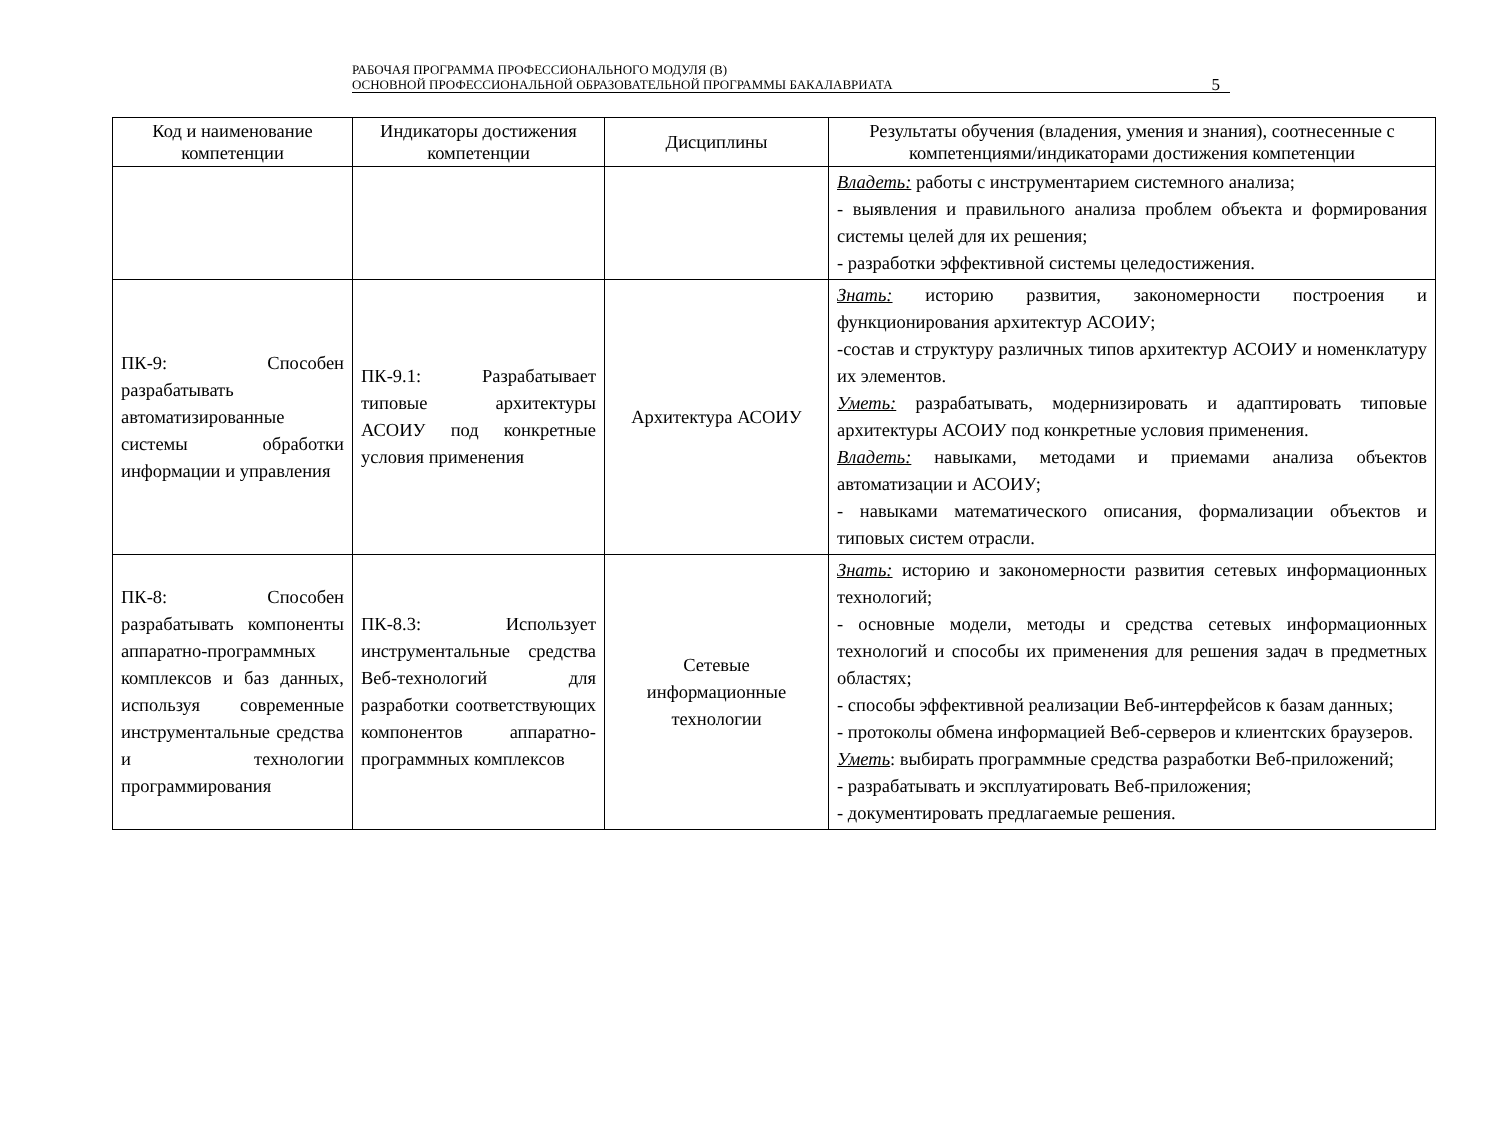РАБОЧАЯ ПРОГРАММА ПРОФЕССИОНАЛЬНОГО МОДУЛЯ (В)
ОСНОВНОЙ ПРОФЕССИОНАЛЬНОЙ ОБРАЗОВАТЕЛЬНОЙ ПРОГРАММЫ БАКАЛАВРИАТА
5
| Код и наименование компетенции | Индикаторы достижения компетенции | Дисциплины | Результаты обучения (владения, умения и знания), соотнесенные с компетенциями/индикаторами достижения компетенции |
| --- | --- | --- | --- |
| | | | Владеть: работы с инструментарием системного анализа; - выявления и правильного анализа проблем объекта и формирования системы целей для их решения; - разработки эффективной системы целедостижения. |
| ПК-9: Способен разрабатывать автоматизированные системы обработки информации и управления | ПК-9.1: Разрабатывает типовые архитектуры АСОИУ под конкретные условия применения | Архитектура АСОИУ | Знать: историю развития, закономерности построения и функционирования архитектур АСОИУ; -состав и структуру различных типов архитектур АСОИУ и номенклатуру их элементов. Уметь: разрабатывать, модернизировать и адаптировать типовые архитектуры АСОИУ под конкретные условия применения. Владеть: навыками, методами и приемами анализа объектов автоматизации и АСОИУ; - навыками математического описания, формализации объектов и типовых систем отрасли. |
| ПК-8: Способен разрабатывать компоненты аппаратно-программных комплексов и баз данных, используя современные инструментальные средства и технологии программирования | ПК-8.3: Использует инструментальные средства Веб-технологий для разработки соответствующих компонентов аппаратно-программных комплексов | Сетевые информационные технологии | Знать: историю и закономерности развития сетевых информационных технологий; - основные модели, методы и средства сетевых информационных технологий и способы их применения для решения задач в предметных областях; - способы эффективной реализации Веб-интерфейсов к базам данных; - протоколы обмена информацией Веб-серверов и клиентских браузеров. Уметь : выбирать программные средства разработки Веб-приложений; - разрабатывать и эксплуатировать Веб-приложения; - документировать предлагаемые решения. |